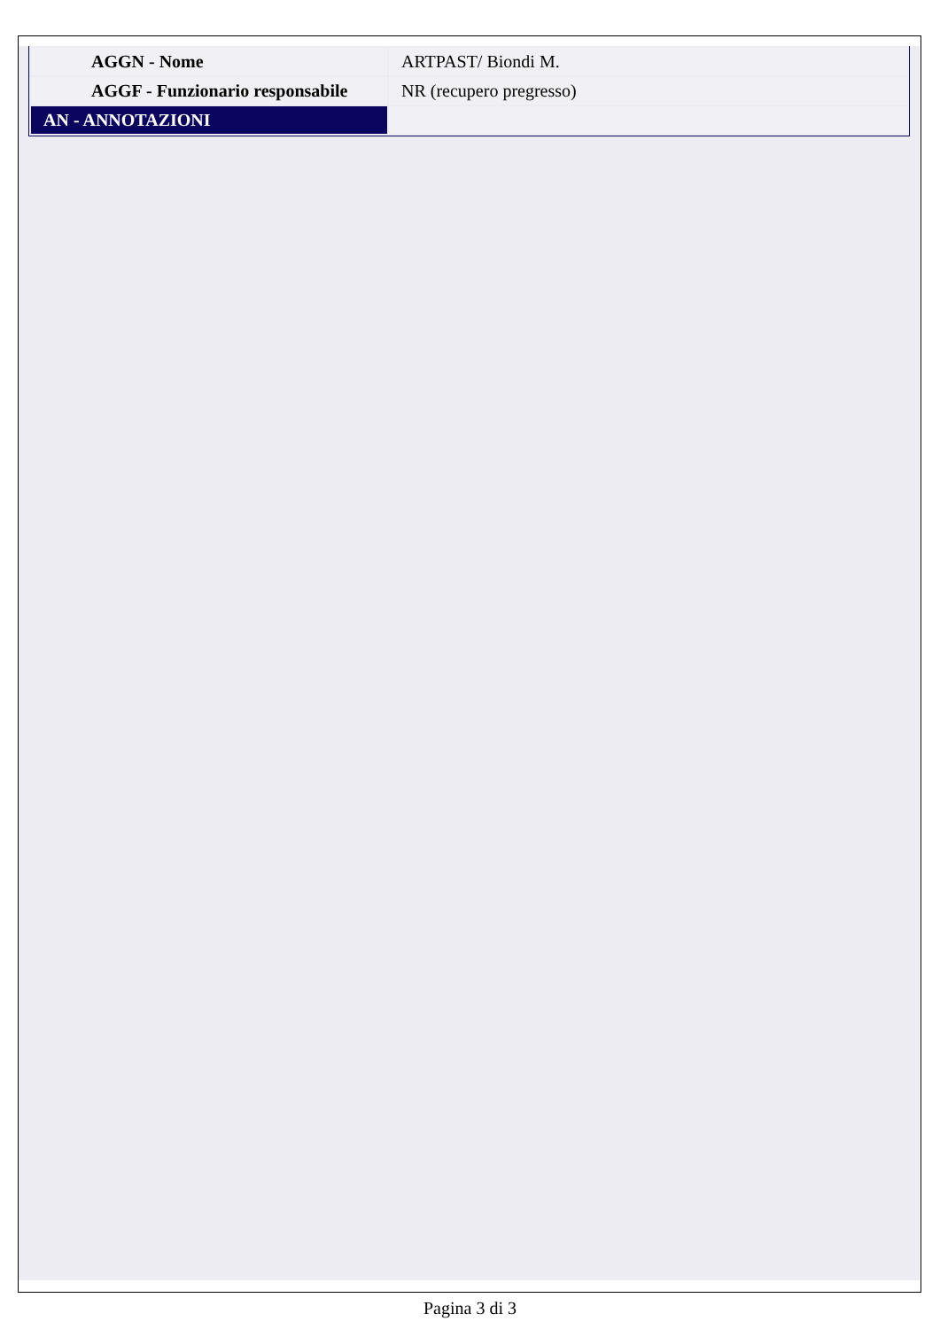| AGGN - Nome | ARTPAST/ Biondi M. |
| AGGF - Funzionario responsabile | NR (recupero pregresso) |
| AN - ANNOTAZIONI | |
Pagina 3 di 3